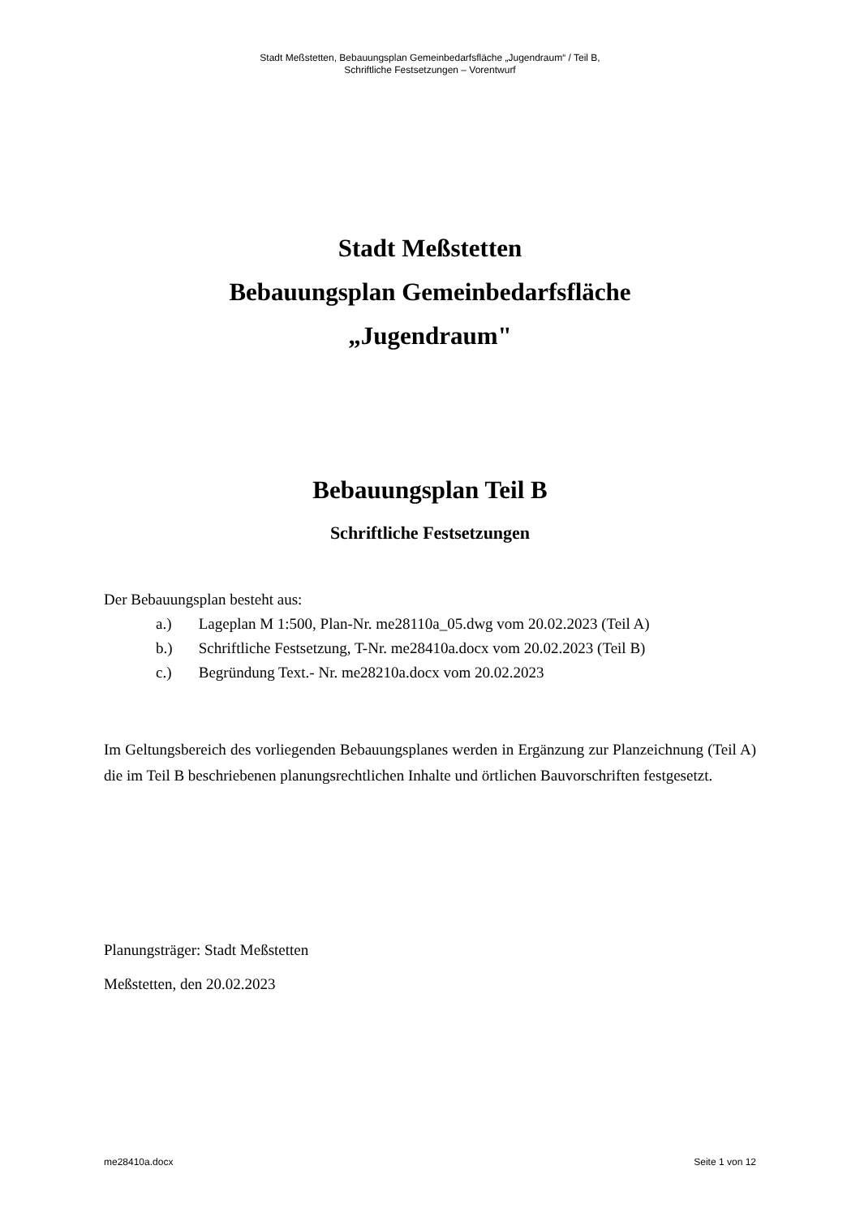Stadt Meßstetten, Bebauungsplan Gemeinbedarfsfläche „Jugendraum“ / Teil B,
Schriftliche Festsetzungen – Vorentwurf
Stadt Meßstetten
Bebauungsplan Gemeinbedarfsfläche
„Jugendraum"
Bebauungsplan Teil B
Schriftliche Festsetzungen
Der Bebauungsplan besteht aus:
a.) Lageplan M 1:500, Plan-Nr. me28110a_05.dwg vom 20.02.2023 (Teil A)
b.) Schriftliche Festsetzung, T-Nr. me28410a.docx vom 20.02.2023 (Teil B)
c.) Begründung Text.- Nr. me28210a.docx vom 20.02.2023
Im Geltungsbereich des vorliegenden Bebauungsplanes werden in Ergänzung zur Planzeichnung (Teil A) die im Teil B beschriebenen planungsrechtlichen Inhalte und örtlichen Bauvorschriften festgesetzt.
Planungsträger: Stadt Meßstetten
Meßstetten, den 20.02.2023
me28410a.docx Seite 1 von 12